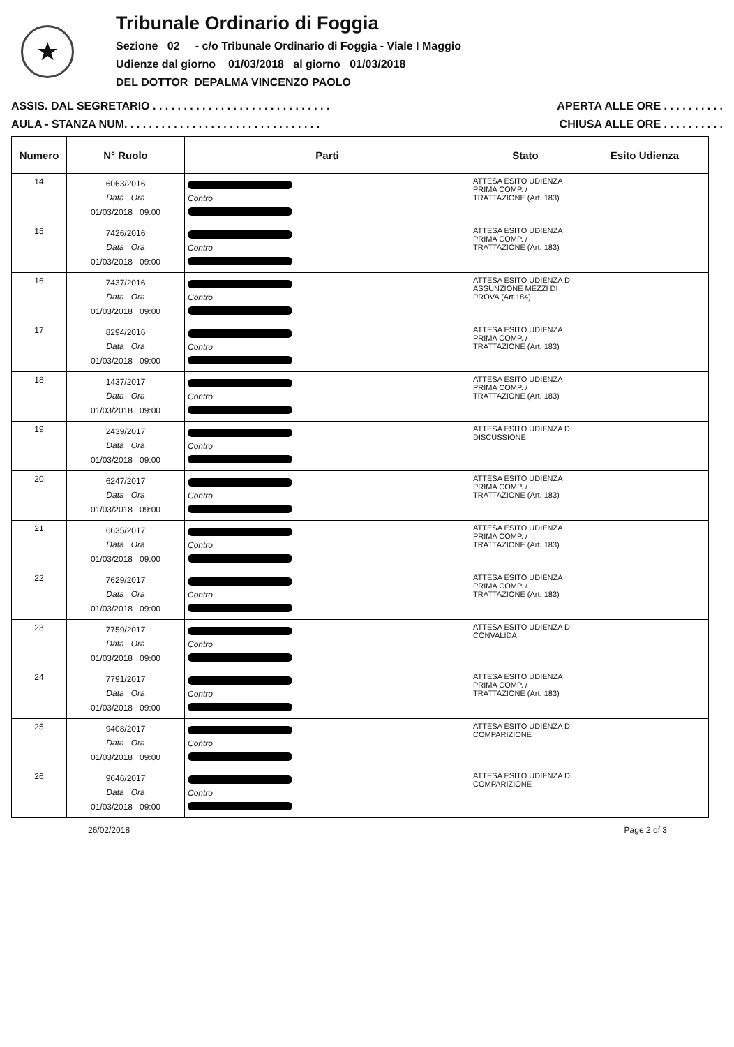★
Tribunale Ordinario di Foggia
Sezione 02 - c/o Tribunale Ordinario di Foggia - Viale I Maggio
Udienze dal giorno 01/03/2018 al giorno 01/03/2018
DEL DOTTOR DEPALMA VINCENZO PAOLO
ASSIS. DAL SEGRETARIO . . . . . . . . . . . . . . . . . . . . . . . . . . . . . APERTA ALLE ORE . . . . . . . . . .
AULA - STANZA NUM. . . . . . . . . . . . . . . . . . . . . . . . . . . . . . . . CHIUSA ALLE ORE . . . . . . . . . .
| Numero | N° Ruolo | Parti | Stato | Esito Udienza |
| --- | --- | --- | --- | --- |
| 14 | 6063/2016 Data Ora 01/03/2018 09:00 | Contro | ATTESA ESITO UDIENZA PRIMA COMP. / TRATTAZIONE (Art. 183) | |
| 15 | 7426/2016 Data Ora 01/03/2018 09:00 | Contro | ATTESA ESITO UDIENZA PRIMA COMP. / TRATTAZIONE (Art. 183) | |
| 16 | 7437/2016 Data Ora 01/03/2018 09:00 | Contro | ATTESA ESITO UDIENZA DI ASSUNZIONE MEZZI DI PROVA (Art.184) | |
| 17 | 8294/2016 Data Ora 01/03/2018 09:00 | Contro | ATTESA ESITO UDIENZA PRIMA COMP. / TRATTAZIONE (Art. 183) | |
| 18 | 1437/2017 Data Ora 01/03/2018 09:00 | Contro | ATTESA ESITO UDIENZA PRIMA COMP. / TRATTAZIONE (Art. 183) | |
| 19 | 2439/2017 Data Ora 01/03/2018 09:00 | Contro | ATTESA ESITO UDIENZA DI DISCUSSIONE | |
| 20 | 6247/2017 Data Ora 01/03/2018 09:00 | Contro | ATTESA ESITO UDIENZA PRIMA COMP. / TRATTAZIONE (Art. 183) | |
| 21 | 6635/2017 Data Ora 01/03/2018 09:00 | Contro | ATTESA ESITO UDIENZA PRIMA COMP. / TRATTAZIONE (Art. 183) | |
| 22 | 7629/2017 Data Ora 01/03/2018 09:00 | Contro | ATTESA ESITO UDIENZA PRIMA COMP. / TRATTAZIONE (Art. 183) | |
| 23 | 7759/2017 Data Ora 01/03/2018 09:00 | Contro | ATTESA ESITO UDIENZA DI CONVALIDA | |
| 24 | 7791/2017 Data Ora 01/03/2018 09:00 | Contro | ATTESA ESITO UDIENZA PRIMA COMP. / TRATTAZIONE (Art. 183) | |
| 25 | 9408/2017 Data Ora 01/03/2018 09:00 | Contro | ATTESA ESITO UDIENZA DI COMPARIZIONE | |
| 26 | 9646/2017 Data Ora 01/03/2018 09:00 | Contro | ATTESA ESITO UDIENZA DI COMPARIZIONE | |
26/02/2018 Page 2 of 3